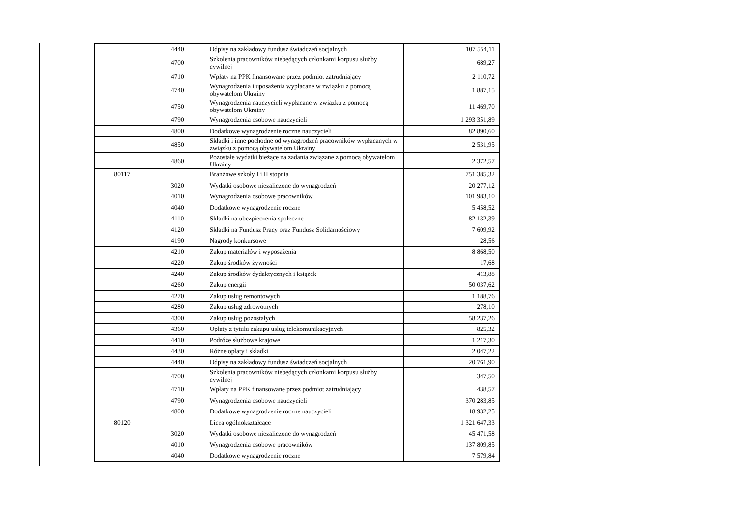| | 4440 | Odpisy na zakładowy fundusz świadczeń socjalnych | 107 554,11 |
| | 4700 | Szkolenia pracowników niebędących członkami korpusu służby cywilnej | 689,27 |
| | 4710 | Wpłaty na PPK finansowane przez podmiot zatrudniający | 2 110,72 |
| | 4740 | Wynagrodzenia i uposażenia wypłacane w związku z pomocą obywatelom Ukrainy | 1 887,15 |
| | 4750 | Wynagrodzenia nauczycieli wypłacane w związku z pomocą obywatelom Ukrainy | 11 469,70 |
| | 4790 | Wynagrodzenia osobowe nauczycieli | 1 293 351,89 |
| | 4800 | Dodatkowe wynagrodzenie roczne nauczycieli | 82 890,60 |
| | 4850 | Składki i inne pochodne od wynagrodzeń pracowników wypłacanych w związku z pomocą obywatelom Ukrainy | 2 531,95 |
| | 4860 | Pozostałe wydatki bieżące na zadania związane z pomocą obywatelom Ukrainy | 2 372,57 |
| 80117 | | Branżowe szkoły I i II stopnia | 751 385,32 |
| | 3020 | Wydatki osobowe niezaliczone do wynagrodzeń | 20 277,12 |
| | 4010 | Wynagrodzenia osobowe pracowników | 101 983,10 |
| | 4040 | Dodatkowe wynagrodzenie roczne | 5 458,52 |
| | 4110 | Składki na ubezpieczenia społeczne | 82 132,39 |
| | 4120 | Składki na Fundusz Pracy oraz Fundusz Solidarnościowy | 7 609,92 |
| | 4190 | Nagrody konkursowe | 28,56 |
| | 4210 | Zakup materiałów i wyposażenia | 8 868,50 |
| | 4220 | Zakup środków żywności | 17,68 |
| | 4240 | Zakup środków dydaktycznych i książek | 413,88 |
| | 4260 | Zakup energii | 50 037,62 |
| | 4270 | Zakup usług remontowych | 1 188,76 |
| | 4280 | Zakup usług zdrowotnych | 278,10 |
| | 4300 | Zakup usług pozostałych | 58 237,26 |
| | 4360 | Opłaty z tytułu zakupu usług telekomunikacyjnych | 825,32 |
| | 4410 | Podróże służbowe krajowe | 1 217,30 |
| | 4430 | Różne opłaty i składki | 2 047,22 |
| | 4440 | Odpisy na zakładowy fundusz świadczeń socjalnych | 20 761,90 |
| | 4700 | Szkolenia pracowników niebędących członkami korpusu służby cywilnej | 347,50 |
| | 4710 | Wpłaty na PPK finansowane przez podmiot zatrudniający | 438,57 |
| | 4790 | Wynagrodzenia osobowe nauczycieli | 370 283,85 |
| | 4800 | Dodatkowe wynagrodzenie roczne nauczycieli | 18 932,25 |
| 80120 | | Licea ogólnokształcące | 1 321 647,33 |
| | 3020 | Wydatki osobowe niezaliczone do wynagrodzeń | 45 471,58 |
| | 4010 | Wynagrodzenia osobowe pracowników | 137 809,85 |
| | 4040 | Dodatkowe wynagrodzenie roczne | 7 579,84 |